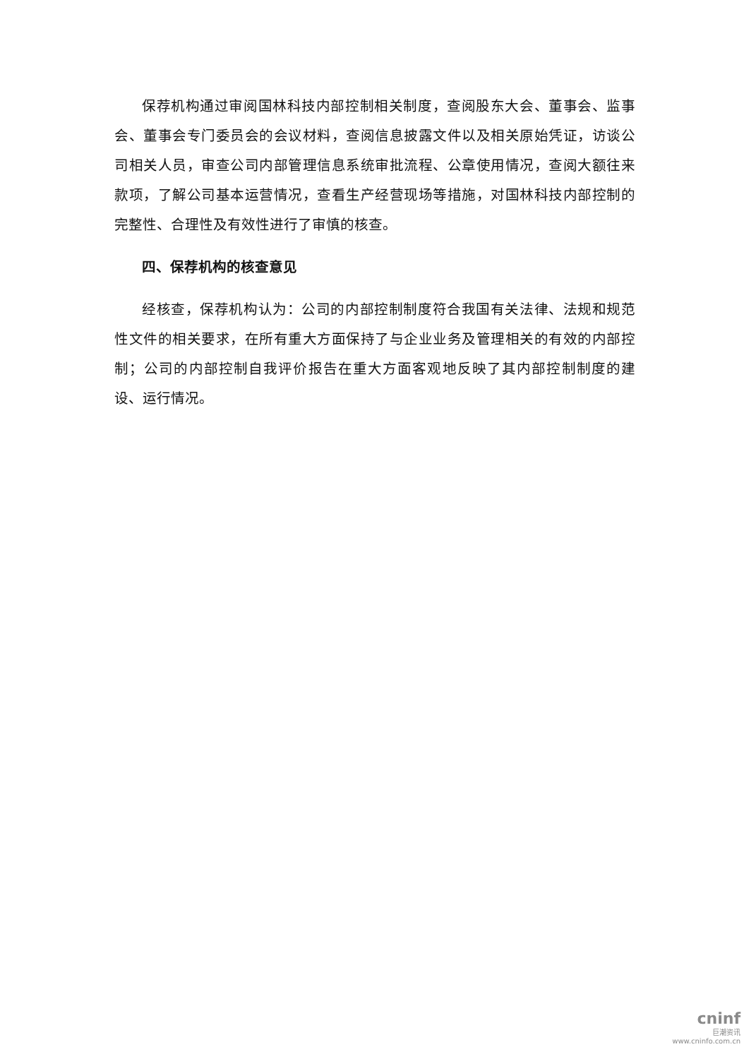保荐机构通过审阅国林科技内部控制相关制度，查阅股东大会、董事会、监事会、董事会专门委员会的会议材料，查阅信息披露文件以及相关原始凭证，访谈公司相关人员，审查公司内部管理信息系统审批流程、公章使用情况，查阅大额往来款项，了解公司基本运营情况，查看生产经营现场等措施，对国林科技内部控制的完整性、合理性及有效性进行了审慎的核查。
四、保荐机构的核查意见
经核查，保荐机构认为：公司的内部控制制度符合我国有关法律、法规和规范性文件的相关要求，在所有重大方面保持了与企业业务及管理相关的有效的内部控制；公司的内部控制自我评价报告在重大方面客观地反映了其内部控制制度的建设、运行情况。
cninf
巨潮资讯
www.cninfo.com.cn